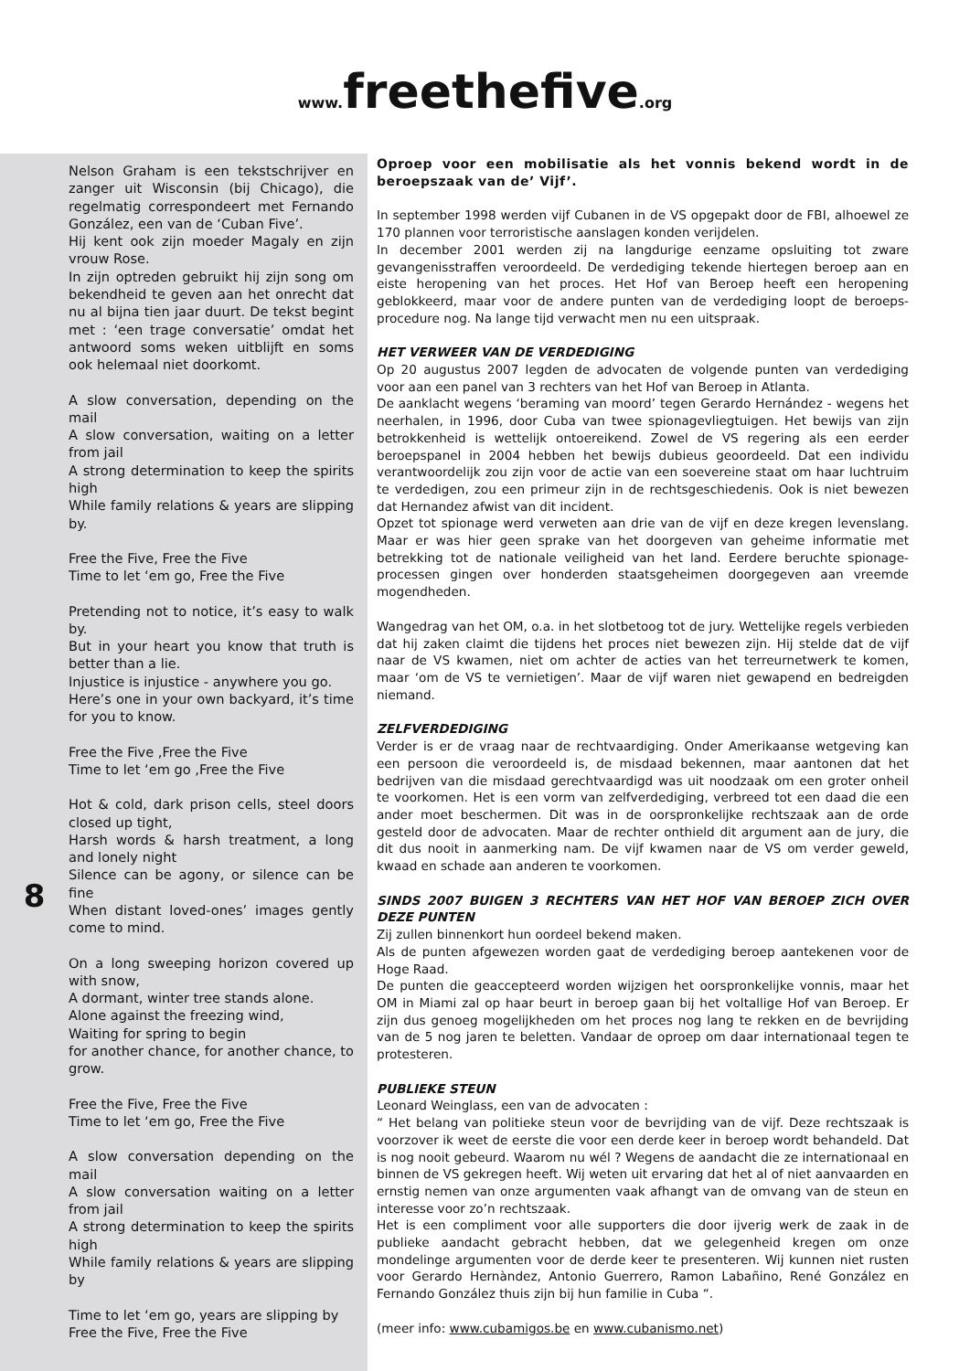www. freethefive.org
8
Nelson Graham is een tekstschrijver en zanger uit Wisconsin (bij Chicago), die regelmatig correspondeert met Fernando González, een van de ‘Cuban Five’.
Hij kent ook zijn moeder Magaly en zijn vrouw Rose.
In zijn optreden gebruikt hij zijn song om bekendheid te geven aan het onrecht dat nu al bijna tien jaar duurt. De tekst begint met : ‘een trage conversatie’ omdat het antwoord soms weken uitblijft en soms ook helemaal niet doorkomt.
A slow conversation, depending on the mail
A slow conversation, waiting on a letter from jail
A strong determination to keep the spirits high
While family relations & years are slipping by.
Free the Five, Free the Five
Time to let ‘em go, Free the Five
Pretending not to notice, it’s easy to walk by.
But in your heart you know that truth is better than a lie.
Injustice is injustice - anywhere you go.
Here’s one in your own backyard, it’s time for you to know.
Free the Five ,Free the Five
Time to let ‘em go ,Free the Five
Hot & cold, dark prison cells, steel doors closed up tight,
Harsh words & harsh treatment, a long and lonely night
Silence can be agony, or silence can be fine
When distant loved-ones’ images gently come to mind.
On a long sweeping horizon covered up with snow,
A dormant, winter tree stands alone.
Alone against the freezing wind,
Waiting for spring to begin
for another chance, for another chance, to grow.
Free the Five, Free the Five
Time to let ‘em go, Free the Five
A slow conversation depending on the mail
A slow conversation waiting on a letter from jail
A strong determination to keep the spirits high
While family relations & years are slipping by
Time to let ‘em go, years are slipping by
Free the Five, Free the Five
Oproep voor een mobilisatie als het vonnis bekend wordt in de beroepszaak van de’ Vijf’.
In september 1998 werden vijf Cubanen in de VS opgepakt door de FBI, alhoewel ze 170 plannen voor terroristische aanslagen konden verijdelen.
In december 2001 werden zij na langdurige eenzame opsluiting tot zware gevangenisstraffen veroordeeld. De verdediging tekende hiertegen beroep aan en eiste heropening van het proces. Het Hof van Beroep heeft een heropening geblokkeerd, maar voor de andere punten van de verdediging loopt de beroeps-procedure nog. Na lange tijd verwacht men nu een uitspraak.
HET VERWEER VAN DE VERDEDIGING
Op 20 augustus 2007 legden de advocaten de volgende punten van verdediging voor aan een panel van 3 rechters van het Hof van Beroep in Atlanta.
De aanklacht wegens ‘beraming van moord’ tegen Gerardo Hernández - wegens het neerhalen, in 1996, door Cuba van twee spionagevliegtuigen. Het bewijs van zijn betrokkenheid is wettelijk ontoereikend. Zowel de VS regering als een eerder beroepspanel in 2004 hebben het bewijs dubieus geoordeeld. Dat een individu verantwoordelijk zou zijn voor de actie van een soevereine staat om haar luchtruim te verdedigen, zou een primeur zijn in de rechtsgeschiedenis. Ook is niet bewezen dat Hernandez afwist van dit incident.
Opzet tot spionage werd verweten aan drie van de vijf en deze kregen levenslang. Maar er was hier geen sprake van het doorgeven van geheime informatie met betrekking tot de nationale veiligheid van het land. Eerdere beruchte spionage-processen gingen over honderden staatsgeheimen doorgegeven aan vreemde mogendheden.
Wangedrag van het OM, o.a. in het slotbetoog tot de jury. Wettelijke regels verbieden dat hij zaken claimt die tijdens het proces niet bewezen zijn. Hij stelde dat de vijf naar de VS kwamen, niet om achter de acties van het terreurnetwerk te komen, maar ‘om de VS te vernietigen’. Maar de vijf waren niet gewapend en bedreigden niemand.
ZELFVERDEDIGING
Verder is er de vraag naar de rechtvaardiging. Onder Amerikaanse wetgeving kan een persoon die veroordeeld is, de misdaad bekennen, maar aantonen dat het bedrijven van die misdaad gerechtvaardigd was uit noodzaak om een groter onheil te voorkomen. Het is een vorm van zelfverdediging, verbreed tot een daad die een ander moet beschermen. Dit was in de oorspronkelijke rechtszaak aan de orde gesteld door de advocaten. Maar de rechter onthield dit argument aan de jury, die dit dus nooit in aanmerking nam. De vijf kwamen naar de VS om verder geweld, kwaad en schade aan anderen te voorkomen.
SINDS 2007 BUIGEN 3 RECHTERS VAN HET HOF VAN BEROEP ZICH OVER DEZE PUNTEN
Zij zullen binnenkort hun oordeel bekend maken.
Als de punten afgewezen worden gaat de verdediging beroep aantekenen voor de Hoge Raad.
De punten die geaccepteerd worden wijzigen het oorspronkelijke vonnis, maar het OM in Miami zal op haar beurt in beroep gaan bij het voltallige Hof van Beroep. Er zijn dus genoeg mogelijkheden om het proces nog lang te rekken en de bevrijding van de 5 nog jaren te beletten. Vandaar de oproep om daar internationaal tegen te protesteren.
PUBLIEKE STEUN
Leonard Weinglass, een van de advocaten :
“ Het belang van politieke steun voor de bevrijding van de vijf. Deze rechtszaak is voorzover ik weet de eerste die voor een derde keer in beroep wordt behandeld. Dat is nog nooit gebeurd. Waarom nu wél ? Wegens de aandacht die ze internationaal en binnen de VS gekregen heeft. Wij weten uit ervaring dat het al of niet aanvaarden en ernstig nemen van onze argumenten vaak afhangt van de omvang van de steun en interesse voor zo’n rechtszaak.
Het is een compliment voor alle supporters die door ijverig werk de zaak in de publieke aandacht gebracht hebben, dat we gelegenheid kregen om onze mondelinge argumenten voor de derde keer te presenteren. Wij kunnen niet rusten voor Gerardo Hernàndez, Antonio Guerrero, Ramon Labañino, René González en Fernando González thuis zijn bij hun familie in Cuba “.
(meer info: www.cubamigos.be en www.cubanismo.net)